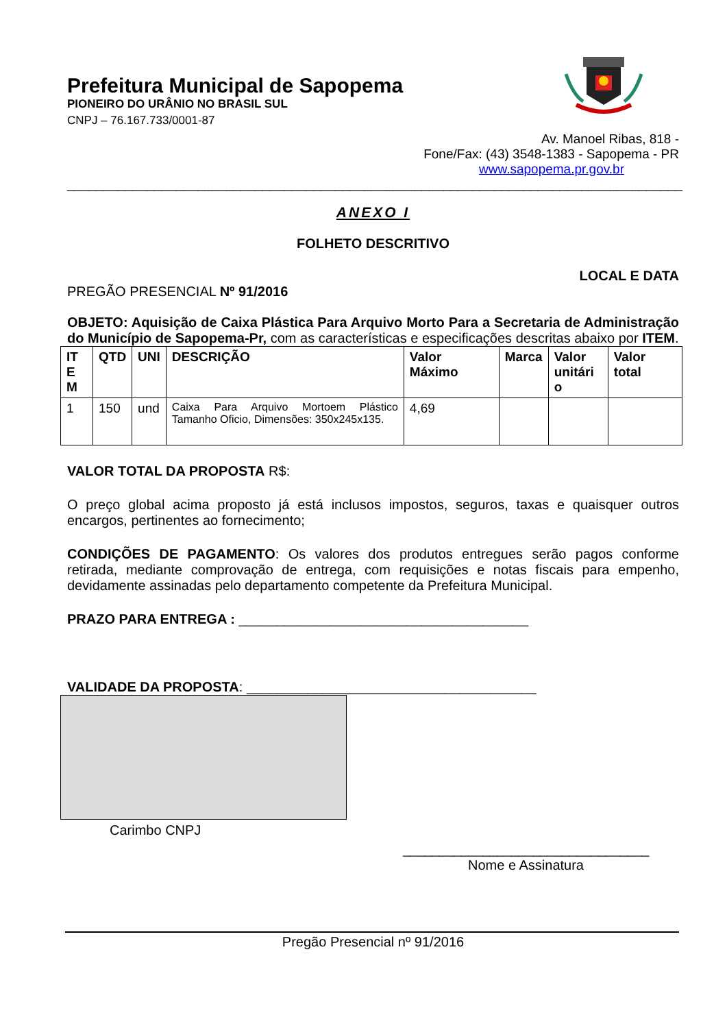Prefeitura Municipal de Sapopema
PIONEIRO DO URÂNIO NO BRASIL SUL
CNPJ – 76.167.733/0001-87
Av. Manoel Ribas, 818 -
Fone/Fax: (43) 3548-1383 - Sapopema - PR
www.sapopema.pr.gov.br
_____________________________________________________________________________________
ANEXO I
FOLHETO DESCRITIVO
LOCAL E DATA
PREGÃO PRESENCIAL Nº 91/2016
OBJETO: Aquisição de Caixa Plástica Para Arquivo Morto Para a Secretaria de Administração do Município de Sapopema-Pr, com as características e especificações descritas abaixo por ITEM.
| IT E M | QTD | UNI | DESCRIÇÃO | Valor Máximo | Marca | Valor unitári o | Valor total |
| --- | --- | --- | --- | --- | --- | --- | --- |
| 1 | 150 | und | Caixa Para Arquivo Mortoem Plástico Tamanho Oficio, Dimensões: 350x245x135. | 4,69 | | | |
VALOR TOTAL DA PROPOSTA R$:
O preço global acima proposto já está inclusos impostos, seguros, taxas e quaisquer outros encargos, pertinentes ao fornecimento;
CONDIÇÕES DE PAGAMENTO: Os valores dos produtos entregues serão pagos conforme retirada, mediante comprovação de entrega, com requisições e notas fiscais para empenho, devidamente assinadas pelo departamento competente da Prefeitura Municipal.
PRAZO PARA ENTREGA : ______________________________________
VALIDADE DA PROPOSTA: ______________________________________
Carimbo CNPJ
__________________________________
Nome e Assinatura
Pregão Presencial nº 91/2016